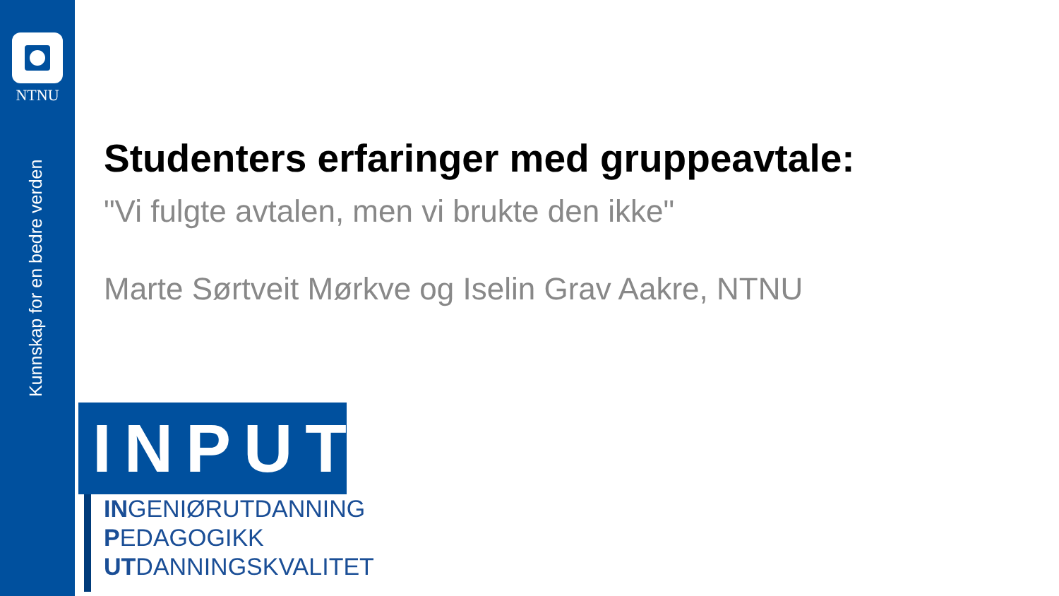NTNU
Kunnskap for en bedre verden
Studenters erfaringer med gruppeavtale:
"Vi fulgte avtalen, men vi brukte den ikke"
Marte Sørtveit Mørkve og Iselin Grav Aakre, NTNU
INPUT
INGENIØRUTDANNING
PEDAGOGIKK
UTDANNINGSKVALITET